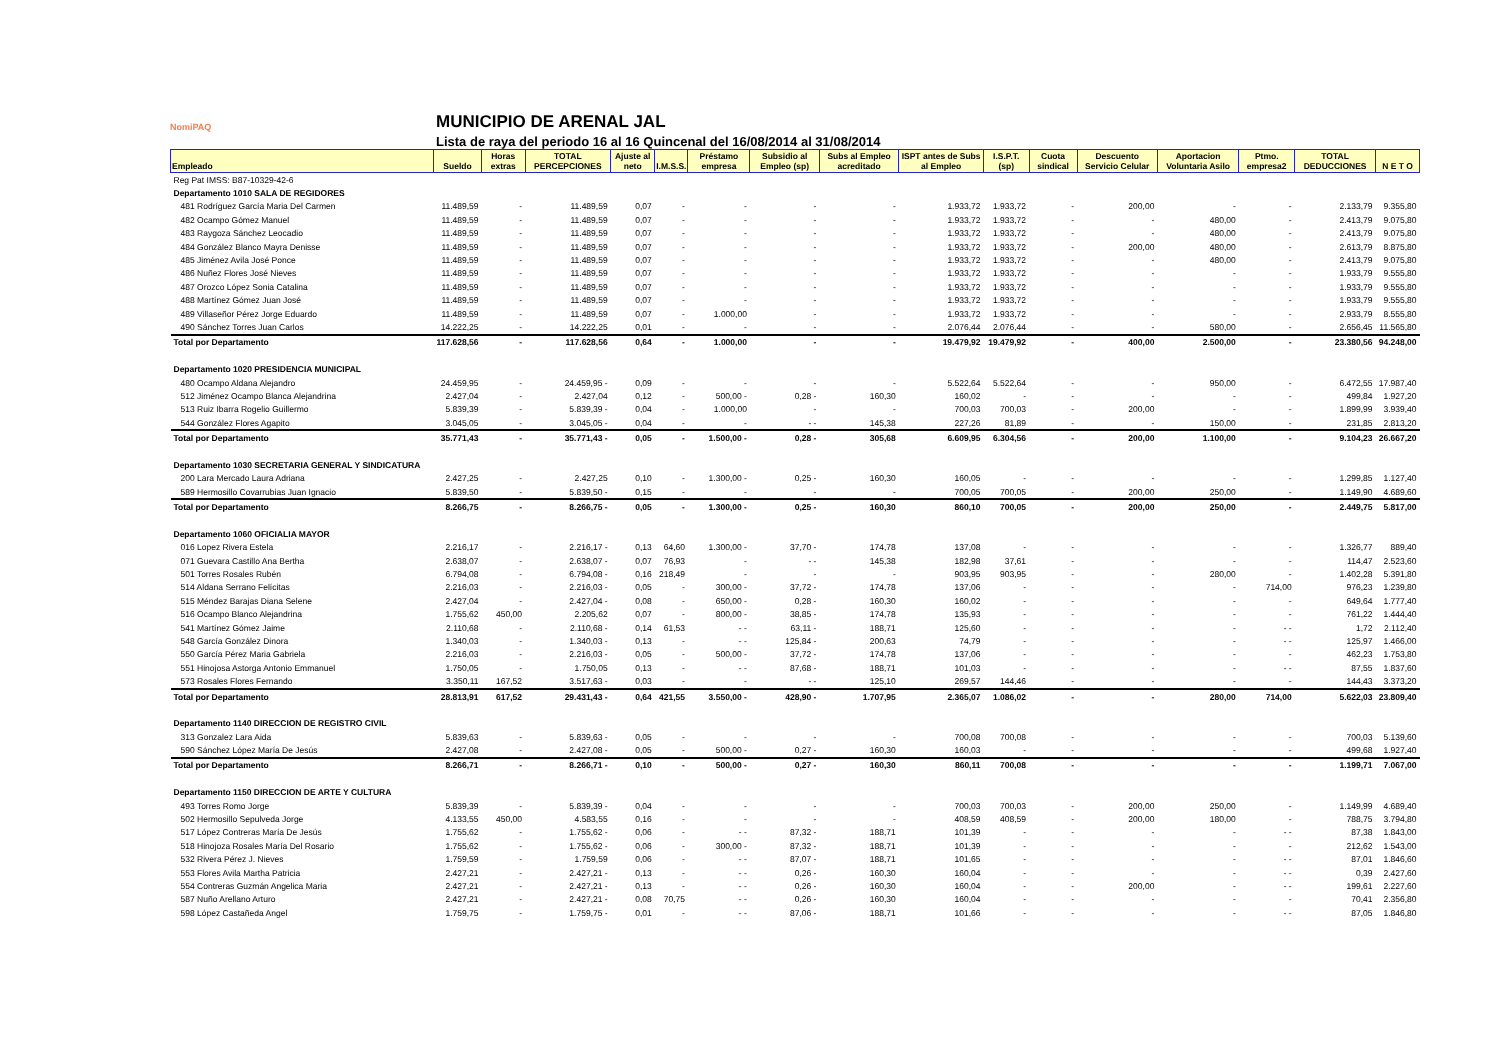NomiPAQ
MUNICIPIO DE ARENAL JAL
Lista de raya del periodo 16 al 16 Quincenal del 16/08/2014 al 31/08/2014
| Empleado | Sueldo | Horas extras | TOTAL PERCEPCIONES | Ajuste al neto | I.M.S.S. | Préstamo empresa | Subsidio al Empleo (sp) | Subs al Empleo acreditado | ISPT antes de Subs al Empleo | I.S.P.T. (sp) | Cuota sindical | Descuento Servicio Celular | Aportacion Voluntaria Asilo | Ptmo. empresa2 | TOTAL DEDUCCIONES | N E T O |
| --- | --- | --- | --- | --- | --- | --- | --- | --- | --- | --- | --- | --- | --- | --- | --- | --- |
| Reg Pat IMSS: B87-10329-42-6 | | | | | | | | | | | | | | | | |
| Departamento 1010 SALA DE REGIDORES | | | | | | | | | | | | | | | | |
| 481 Rodríguez García Maria Del Carmen | 11.489,59 | - | 11.489,59 | 0,07 | - | - | - | - | 1.933,72 | 1.933,72 | - | 200,00 | - | - | 2.133,79 | 9.355,80 |
| 482 Ocampo Gómez Manuel | 11.489,59 | - | 11.489,59 | 0,07 | - | - | - | - | 1.933,72 | 1.933,72 | - | - | 480,00 | - | 2.413,79 | 9.075,80 |
| 483 Raygoza Sánchez Leocadio | 11.489,59 | - | 11.489,59 | 0,07 | - | - | - | - | 1.933,72 | 1.933,72 | - | - | 480,00 | - | 2.413,79 | 9.075,80 |
| 484 González Blanco Mayra Denisse | 11.489,59 | - | 11.489,59 | 0,07 | - | - | - | - | 1.933,72 | 1.933,72 | - | 200,00 | 480,00 | - | 2.613,79 | 8.875,80 |
| 485 Jiménez Avila José Ponce | 11.489,59 | - | 11.489,59 | 0,07 | - | - | - | - | 1.933,72 | 1.933,72 | - | - | 480,00 | - | 2.413,79 | 9.075,80 |
| 486 Nuñez Flores José Nieves | 11.489,59 | - | 11.489,59 | 0,07 | - | - | - | - | 1.933,72 | 1.933,72 | - | - | - | - | 1.933,79 | 9.555,80 |
| 487 Orozco López Sonia Catalina | 11.489,59 | - | 11.489,59 | 0,07 | - | - | - | - | 1.933,72 | 1.933,72 | - | - | - | - | 1.933,79 | 9.555,80 |
| 488 Martínez Gómez Juan José | 11.489,59 | - | 11.489,59 | 0,07 | - | - | - | - | 1.933,72 | 1.933,72 | - | - | - | - | 1.933,79 | 9.555,80 |
| 489 Villaseñor Pérez Jorge Eduardo | 11.489,59 | - | 11.489,59 | 0,07 | - | 1.000,00 | - | - | 1.933,72 | 1.933,72 | - | - | - | - | 2.933,79 | 8.555,80 |
| 490 Sánchez Torres Juan Carlos | 14.222,25 | - | 14.222,25 | 0,01 | - | - | - | - | 2.076,44 | 2.076,44 | - | - | 580,00 | - | 2.656,45 | 11.565,80 |
| Total por Departamento | 117.628,56 | - | 117.628,56 | 0,64 | - | 1.000,00 | - | - | 19.479,92 | 19.479,92 | - | 400,00 | 2.500,00 | - | 23.380,56 | 94.248,00 |
| Departamento 1020 PRESIDENCIA MUNICIPAL | | | | | | | | | | | | | | | | |
| 480 Ocampo Aldana Alejandro | 24.459,95 | - | 24.459,95 - | 0,09 | - | - | - | - | 5.522,64 | 5.522,64 | - | - | 950,00 | - | 6.472,55 | 17.987,40 |
| 512 Jiménez Ocampo Blanca Alejandrina | 2.427,04 | - | 2.427,04 | 0,12 | - | 500,00 - | 0,28 - | 160,30 | 160,02 | - | - | - | - | - | 499,84 | 1.927,20 |
| 513 Ruiz Ibarra Rogelio Guillermo | 5.839,39 | - | 5.839,39 - | 0,04 | - | 1.000,00 | - | - | 700,03 | 700,03 | - | 200,00 | - | - | 1.899,99 | 3.939,40 |
| 544 González Flores Agapito | 3.045,05 | - | 3.045,05 - | 0,04 | - | - | - - | 145,38 | 227,26 | 81,89 | - | - | 150,00 | - | 231,85 | 2.813,20 |
| Total por Departamento | 35.771,43 | - | 35.771,43 - | 0,05 | - | 1.500,00 - | 0,28 - | 305,68 | 6.609,95 | 6.304,56 | - | 200,00 | 1.100,00 | - | 9.104,23 | 26.667,20 |
| Departamento 1030 SECRETARIA GENERAL Y SINDICATURA | | | | | | | | | | | | | | | | |
| 200 Lara Mercado Laura Adriana | 2.427,25 | - | 2.427,25 | 0,10 | - | 1.300,00 - | 0,25 - | 160,30 | 160,05 | - | - | - | - | - | 1.299,85 | 1.127,40 |
| 589 Hermosillo Covarrubias Juan Ignacio | 5.839,50 | - | 5.839,50 - | 0,15 | - | - | - | - | 700,05 | 700,05 | - | 200,00 | 250,00 | - | 1.149,90 | 4.689,60 |
| Total por Departamento | 8.266,75 | - | 8.266,75 - | 0,05 | - | 1.300,00 - | 0,25 - | 160,30 | 860,10 | 700,05 | - | 200,00 | 250,00 | - | 2.449,75 | 5.817,00 |
| Departamento 1060 OFICIALIA MAYOR | | | | | | | | | | | | | | | | |
| 016 Lopez Rivera Estela | 2.216,17 | - | 2.216,17 - | 0,13 | 64,60 | 1.300,00 - | 37,70 - | 174,78 | 137,08 | - | - | - | - | - | 1.326,77 | 889,40 |
| 071 Guevara Castillo Ana Bertha | 2.638,07 | - | 2.638,07 - | 0,07 | 76,93 | - | - - | 145,38 | 182,98 | 37,61 | - | - | - | - | 114,47 | 2.523,60 |
| 501 Torres Rosales Rubén | 6.794,08 | - | 6.794,08 - | 0,16 | 218,49 | - | - | - | 903,95 | 903,95 | - | - | 280,00 | - | 1.402,28 | 5.391,80 |
| 514 Aldana Serrano Felícitas | 2.216,03 | - | 2.216,03 - | 0,05 | - | 300,00 - | 37,72 - | 174,78 | 137,06 | - | - | - | - | 714,00 | 976,23 | 1.239,80 |
| 515 Méndez Barajas Diana Selene | 2.427,04 | - | 2.427,04 - | 0,08 | - | 650,00 - | 0,28 - | 160,30 | 160,02 | - | - | - | - | - | 649,64 | 1.777,40 |
| 516 Ocampo Blanco Alejandrina | 1.755,62 | 450,00 | 2.205,62 | 0,07 | - | 800,00 - | 38,85 - | 174,78 | 135,93 | - | - | - | - | - | 761,22 | 1.444,40 |
| 541 Martínez Gómez Jaime | 2.110,68 | - | 2.110,68 - | 0,14 | 61,53 | - - | 63,11 - | 188,71 | 125,60 | - | - | - | - | - - | 1,72 | 2.112,40 |
| 548 García González Dinora | 1.340,03 | - | 1.340,03 - | 0,13 | - | - - | 125,84 - | 200,63 | 74,79 | - | - | - | - | - - | 125,97 | 1.466,00 |
| 550 García Pérez Maria Gabriela | 2.216,03 | - | 2.216,03 - | 0,05 | - | 500,00 - | 37,72 - | 174,78 | 137,06 | - | - | - | - | - | 462,23 | 1.753,80 |
| 551 Hinojosa Astorga Antonio Emmanuel | 1.750,05 | - | 1.750,05 | 0,13 | - | - - | 87,68 - | 188,71 | 101,03 | - | - | - | - | - - | 87,55 | 1.837,60 |
| 573 Rosales Flores Fernando | 3.350,11 | 167,52 | 3.517,63 - | 0,03 | - | - | - - | 125,10 | 269,57 | 144,46 | - | - | - | - | 144,43 | 3.373,20 |
| Total por Departamento | 28.813,91 | 617,52 | 29.431,43 - | 0,64 | 421,55 | 3.550,00 - | 428,90 - | 1.707,95 | 2.365,07 | 1.086,02 | - | - | 280,00 | 714,00 | 5.622,03 | 23.809,40 |
| Departamento 1140 DIRECCION DE REGISTRO CIVIL | | | | | | | | | | | | | | | | |
| 313 Gonzalez Lara Aida | 5.839,63 | - | 5.839,63 - | 0,05 | - | - | - | - | 700,08 | 700,08 | - | - | - | - | 700,03 | 5.139,60 |
| 590 Sánchez López María De Jesús | 2.427,08 | - | 2.427,08 - | 0,05 | - | 500,00 - | 0,27 - | 160,30 | 160,03 | - | - | - | - | - | 499,68 | 1.927,40 |
| Total por Departamento | 8.266,71 | - | 8.266,71 - | 0,10 | - | 500,00 - | 0,27 - | 160,30 | 860,11 | 700,08 | - | - | - | - | 1.199,71 | 7.067,00 |
| Departamento 1150 DIRECCION DE ARTE Y CULTURA | | | | | | | | | | | | | | | | |
| 493 Torres Romo Jorge | 5.839,39 | - | 5.839,39 - | 0,04 | - | - | - | - | 700,03 | 700,03 | - | 200,00 | 250,00 | - | 1.149,99 | 4.689,40 |
| 502 Hermosillo Sepulveda Jorge | 4.133,55 | 450,00 | 4.583,55 | 0,16 | - | - | - | - | 408,59 | 408,59 | - | 200,00 | 180,00 | - | 788,75 | 3.794,80 |
| 517 López Contreras María De Jesús | 1.755,62 | - | 1.755,62 - | 0,06 | - | - - | 87,32 - | 188,71 | 101,39 | - | - | - | - | - - | 87,38 | 1.843,00 |
| 518 Hinojoza Rosales María Del Rosario | 1.755,62 | - | 1.755,62 - | 0,06 | - | 300,00 - | 87,32 - | 188,71 | 101,39 | - | - | - | - | - | 212,62 | 1.543,00 |
| 532 Rivera Pérez J. Nieves | 1.759,59 | - | 1.759,59 | 0,06 | - | - - | 87,07 - | 188,71 | 101,65 | - | - | - | - | - - | 87,01 | 1.846,60 |
| 553 Flores Avila Martha Patricia | 2.427,21 | - | 2.427,21 - | 0,13 | - | - - | 0,26 - | 160,30 | 160,04 | - | - | - | - | - - | 0,39 | 2.427,60 |
| 554 Contreras Guzmán Angelica Maria | 2.427,21 | - | 2.427,21 - | 0,13 | - | - - | 0,26 - | 160,30 | 160,04 | - | - | 200,00 | - | - - | 199,61 | 2.227,60 |
| 587 Nuño Arellano Arturo | 2.427,21 | - | 2.427,21 - | 0,08 | 70,75 | - - | 0,26 - | 160,30 | 160,04 | - | - | - | - | - | 70,41 | 2.356,80 |
| 598 López Castañeda Angel | 1.759,75 | - | 1.759,75 - | 0,01 | - | - - | 87,06 - | 188,71 | 101,66 | - | - | - | - | - - | 87,05 | 1.846,80 |